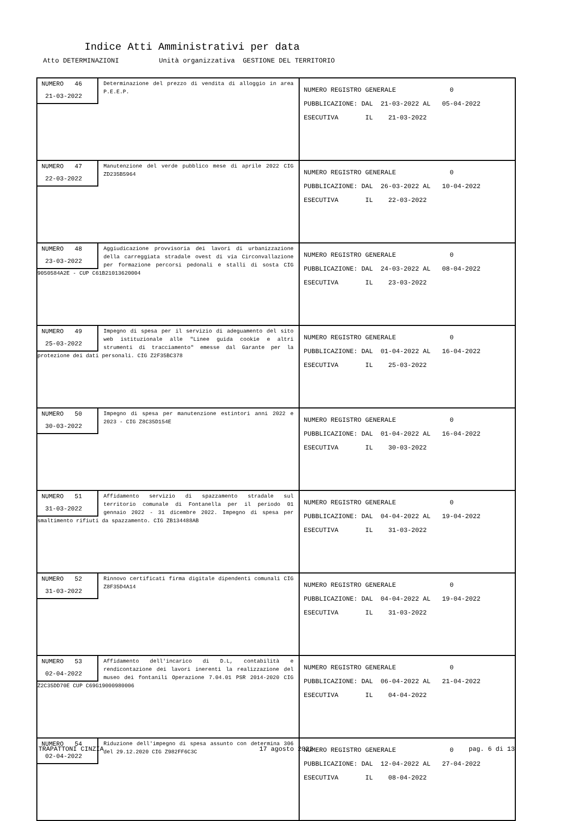Indice Atti Amministrativi per data
Atto DETERMINAZIONI Unità organizzativa GESTIONE DEL TERRITORIO
| NUMERO 46 21-03-2022 Determinazione del prezzo di vendita di alloggio in area P.E.E.P. | NUMERO REGISTRO GENERALE 0 PUBBLICAZIONE: DAL 21-03-2022 AL 05-04-2022 ESECUTIVA IL 21-03-2022 |
| NUMERO 47 22-03-2022 Manutenzione del verde pubblico mese di aprile 2022 CIG ZD235B5964 | NUMERO REGISTRO GENERALE 0 PUBBLICAZIONE: DAL 26-03-2022 AL 10-04-2022 ESECUTIVA IL 22-03-2022 |
| NUMERO 48 23-03-2022 Aggiudicazione provvisoria dei lavori di urbanizzazione della carreggiata stradale ovest di via Circonvallazione per formazione percorsi pedonali e stalli di sosta CIG 9050584A2E - CUP C61B21013620004 | NUMERO REGISTRO GENERALE 0 PUBBLICAZIONE: DAL 24-03-2022 AL 08-04-2022 ESECUTIVA IL 23-03-2022 |
| NUMERO 49 25-03-2022 Impegno di spesa per il servizio di adeguamento del sito web istituzionale alle "Linee guida cookie e altri strumenti di tracciamento" emesse dal Garante per la protezione dei dati personali. CIG Z2F35BC378 | NUMERO REGISTRO GENERALE 0 PUBBLICAZIONE: DAL 01-04-2022 AL 16-04-2022 ESECUTIVA IL 25-03-2022 |
| NUMERO 50 30-03-2022 Impegno di spesa per manutenzione estintori anni 2022 e 2023 - CIG Z8C35D154E | NUMERO REGISTRO GENERALE 0 PUBBLICAZIONE: DAL 01-04-2022 AL 16-04-2022 ESECUTIVA IL 30-03-2022 |
| NUMERO 51 31-03-2022 Affidamento servizio di spazzamento stradale sul territorio comunale di Fontanella per il periodo 01 gennaio 2022 - 31 dicembre 2022. Impegno di spesa per smaltimento rifiuti da spazzamento. CIG ZB134488AB | NUMERO REGISTRO GENERALE 0 PUBBLICAZIONE: DAL 04-04-2022 AL 19-04-2022 ESECUTIVA IL 31-03-2022 |
| NUMERO 52 31-03-2022 Rinnovo certificati firma digitale dipendenti comunali CIG Z8F35D4A14 | NUMERO REGISTRO GENERALE 0 PUBBLICAZIONE: DAL 04-04-2022 AL 19-04-2022 ESECUTIVA IL 31-03-2022 |
| NUMERO 53 02-04-2022 Affidamento dell'incarico di D.L, contabilità e rendicontazione dei lavori inerenti la realizzazione del museo dei fontanili Operazione 7.04.01 PSR 2014-2020 CIG Z2C35DD70E CUP C69G19000980006 | NUMERO REGISTRO GENERALE 0 PUBBLICAZIONE: DAL 06-04-2022 AL 21-04-2022 ESECUTIVA IL 04-04-2022 |
| NUMERO 54 02-04-2022 Riduzione dell'impegno di spesa assunto con determina 306 del 29.12.2020 CIG Z982FF6C3C | NUMERO REGISTRO GENERALE 0 PUBBLICAZIONE: DAL 12-04-2022 AL 27-04-2022 ESECUTIVA IL 08-04-2022 |
TRAPATTONI CINZIA 17 agosto 2022 pag. 6 di 13